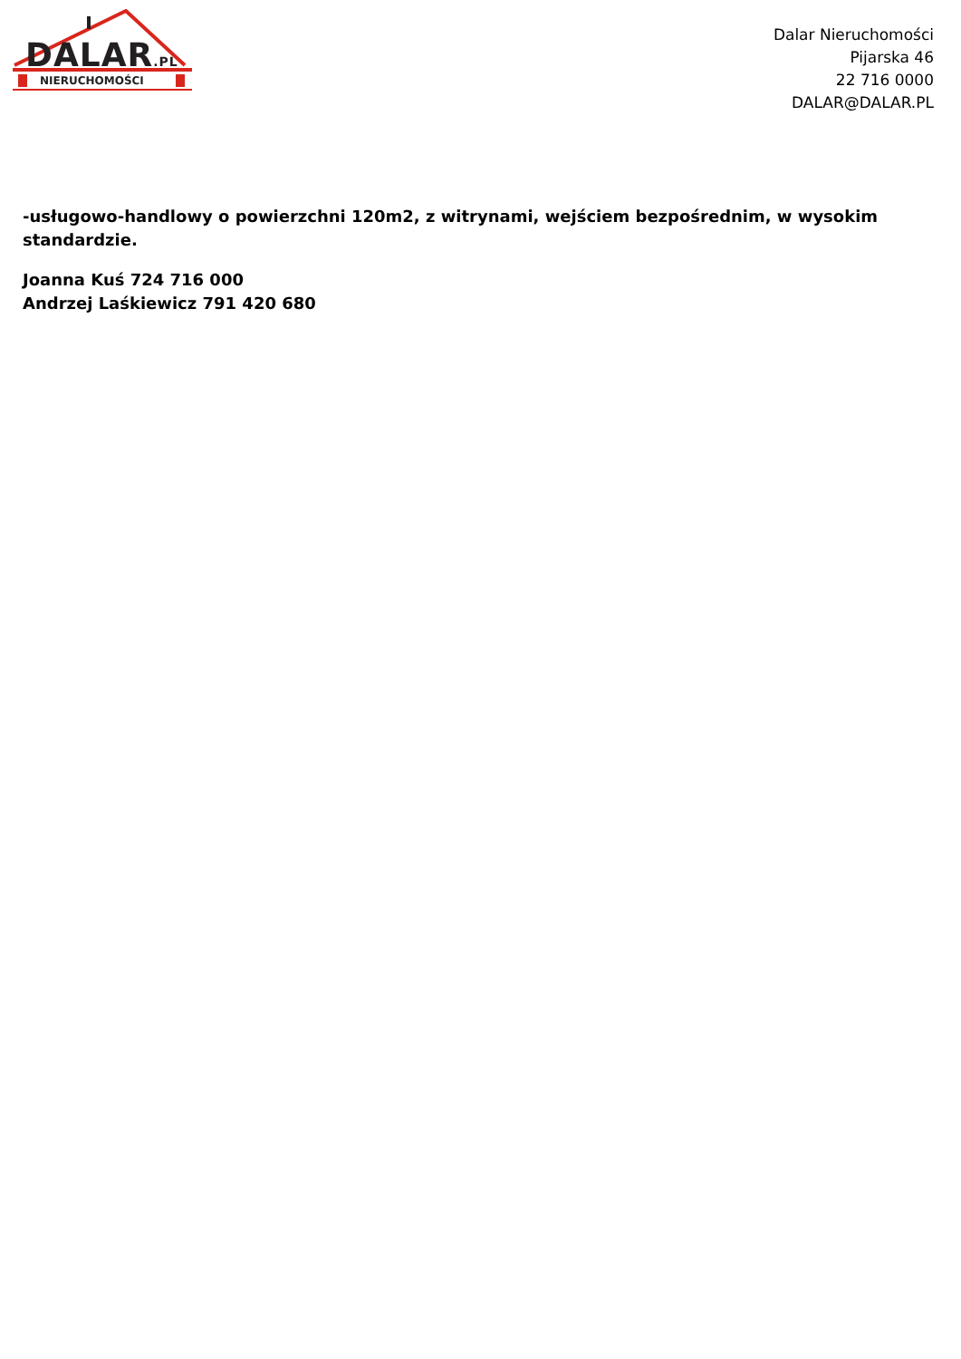DALAR.PL
NIERUCHOMOŚCI
Dalar Nieruchomości
Pijarska 46
22 716 0000
DALAR@DALAR.PL
-usługowo-handlowy o powierzchni 120m2, z witrynami, wejściem bezpośrednim, w wysokim standardzie.
Joanna Kuś 724 716 000
Andrzej Laśkiewicz 791 420 680